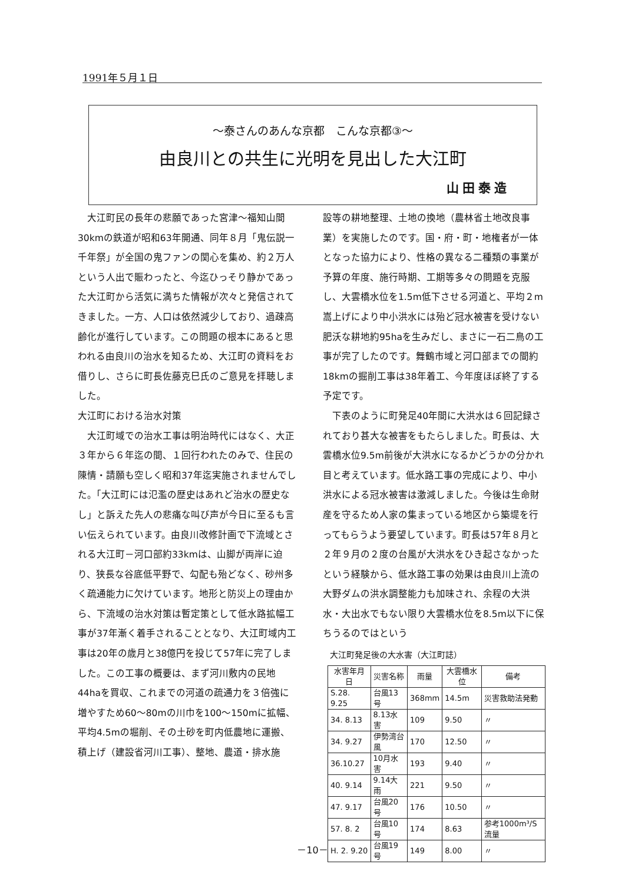1991年５月１日
～泰さんのあんな京都　こんな京都③～
由良川との共生に光明を見出した大江町
山田泰造
大江町民の長年の悲願であった宮津～福知山間30kmの鉄道が昭和63年開通、同年８月「鬼伝説一千年祭」が全国の鬼ファンの関心を集め、約２万人という人出で賑わったと、今迄ひっそり静かであった大江町から活気に満ちた情報が次々と発信されてきました。一方、人口は依然減少しており、過疎高齢化が進行しています。この問題の根本にあると思われる由良川の治水を知るため、大江町の資料をお借りし、さらに町長佐藤克巳氏のご意見を拝聴しました。
大江町における治水対策
大江町域での治水工事は明治時代にはなく、大正３年から６年迄の間、１回行われたのみで、住民の陳情・請願も空しく昭和37年迄実施されませんでした。「大江町には氾濫の歴史はあれど治水の歴史なし」と訴えた先人の悲痛な叫び声が今日に至るも言い伝えられています。由良川改修計画で下流域とされる大江町－河口部約33kmは、山脚が両岸に迫り、狭長な谷底低平野で、勾配も殆どなく、砂州多く疏通能力に欠けています。地形と防災上の理由から、下流域の治水対策は暫定策として低水路拡幅工事が37年漸く着手されることとなり、大江町域内工事は20年の歳月と38億円を投じて57年に完了しました。この工事の概要は、まず河川敷内の民地44haを買収、これまでの河道の疏通力を３倍強に増やすため60～80mの川巾を100～150mに拡幅、平均4.5mの堀削、その土砂を町内低農地に運搬、積上げ（建設省河川工事）、整地、農道・排水施
設等の耕地整理、土地の換地（農林省土地改良事業）を実施したのです。国・府・町・地権者が一体となった協力により、性格の異なる二種類の事業が予算の年度、施行時期、工期等多々の問題を克服し、大雲橋水位を1.5m低下させる河道と、平均２m嵩上げにより中小洪水には殆ど冠水被害を受けない肥沃な耕地約95haを生みだし、まさに一石二鳥の工事が完了したのです。舞鶴市域と河口部までの間約18kmの掘削工事は38年着工、今年度ほぼ終了する予定です。
下表のように町発足40年間に大洪水は６回記録されており甚大な被害をもたらしました。町長は、大雲橋水位9.5m前後が大洪水になるかどうかの分かれ目と考えています。低水路工事の完成により、中小洪水による冠水被害は激減しました。今後は生命財産を守るため人家の集まっている地区から築堤を行ってもらうよう要望しています。町長は57年８月と２年９月の２度の台風が大洪水をひき起さなかったという経験から、低水路工事の効果は由良川上流の大野ダムの洪水調整能力も加味され、余程の大洪水・大出水でもない限り大雲橋水位を8.5m以下に保ちうるのではという
大江町発足後の大水害（大江町誌）
| 水害年月日 | 災害名称 | 雨量 | 大雲橋水位 | 備考 |
| --- | --- | --- | --- | --- |
| S.28. 9.25 | 台風13号 | 368mm | 14.5m | 災害救助法発動 |
| 34. 8.13 | 8.13水害 | 109 | 9.50 | 〃 |
| 34. 9.27 | 伊勢湾台風 | 170 | 12.50 | 〃 |
| 36.10.27 | 10月水害 | 193 | 9.40 | 〃 |
| 40. 9.14 | 9.14大雨 | 221 | 9.50 | 〃 |
| 47. 9.17 | 台風20号 | 176 | 10.50 | 〃 |
| 57. 8. 2 | 台風10号 | 174 | 8.63 | 参考1000m³/S流量 |
| H. 2. 9.20 | 台風19号 | 149 | 8.00 | 〃 |
－10－